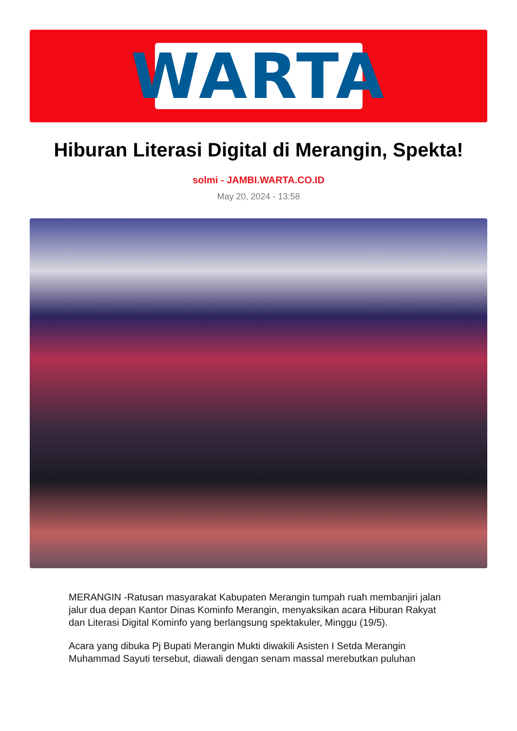WARTA
Hiburan Literasi Digital di Merangin, Spekta!
solmi - JAMBI.WARTA.CO.ID
May 20, 2024 - 13:58
MERANGIN -Ratusan masyarakat Kabupaten Merangin tumpah ruah membanjiri jalan jalur dua depan Kantor Dinas Kominfo Merangin, menyaksikan acara Hiburan Rakyat dan Literasi Digital Kominfo yang berlangsung spektakuler, Minggu (19/5).
Acara yang dibuka Pj Bupati Merangin Mukti diwakili Asisten I Setda Merangin Muhammad Sayuti tersebut, diawali dengan senam massal merebutkan puluhan